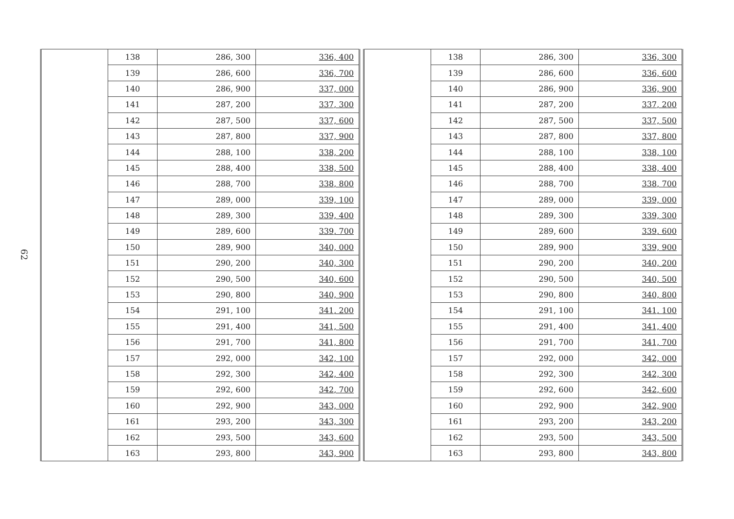62
| | 138 | 286, 300 | 336, 400 |
| | 139 | 286, 600 | 336, 700 |
| | 140 | 286, 900 | 337, 000 |
| | 141 | 287, 200 | 337, 300 |
| | 142 | 287, 500 | 337, 600 |
| | 143 | 287, 800 | 337, 900 |
| | 144 | 288, 100 | 338, 200 |
| | 145 | 288, 400 | 338, 500 |
| | 146 | 288, 700 | 338, 800 |
| | 147 | 289, 000 | 339, 100 |
| | 148 | 289, 300 | 339, 400 |
| | 149 | 289, 600 | 339, 700 |
| | 150 | 289, 900 | 340, 000 |
| | 151 | 290, 200 | 340, 300 |
| | 152 | 290, 500 | 340, 600 |
| | 153 | 290, 800 | 340, 900 |
| | 154 | 291, 100 | 341, 200 |
| | 155 | 291, 400 | 341, 500 |
| | 156 | 291, 700 | 341, 800 |
| | 157 | 292, 000 | 342, 100 |
| | 158 | 292, 300 | 342, 400 |
| | 159 | 292, 600 | 342, 700 |
| | 160 | 292, 900 | 343, 000 |
| | 161 | 293, 200 | 343, 300 |
| | 162 | 293, 500 | 343, 600 |
| | 163 | 293, 800 | 343, 900 |
| | 138 | 286, 300 | 336, 300 |
| | 139 | 286, 600 | 336, 600 |
| | 140 | 286, 900 | 336, 900 |
| | 141 | 287, 200 | 337, 200 |
| | 142 | 287, 500 | 337, 500 |
| | 143 | 287, 800 | 337, 800 |
| | 144 | 288, 100 | 338, 100 |
| | 145 | 288, 400 | 338, 400 |
| | 146 | 288, 700 | 338, 700 |
| | 147 | 289, 000 | 339, 000 |
| | 148 | 289, 300 | 339, 300 |
| | 149 | 289, 600 | 339, 600 |
| | 150 | 289, 900 | 339, 900 |
| | 151 | 290, 200 | 340, 200 |
| | 152 | 290, 500 | 340, 500 |
| | 153 | 290, 800 | 340, 800 |
| | 154 | 291, 100 | 341, 100 |
| | 155 | 291, 400 | 341, 400 |
| | 156 | 291, 700 | 341, 700 |
| | 157 | 292, 000 | 342, 000 |
| | 158 | 292, 300 | 342, 300 |
| | 159 | 292, 600 | 342, 600 |
| | 160 | 292, 900 | 342, 900 |
| | 161 | 293, 200 | 343, 200 |
| | 162 | 293, 500 | 343, 500 |
| | 163 | 293, 800 | 343, 800 |